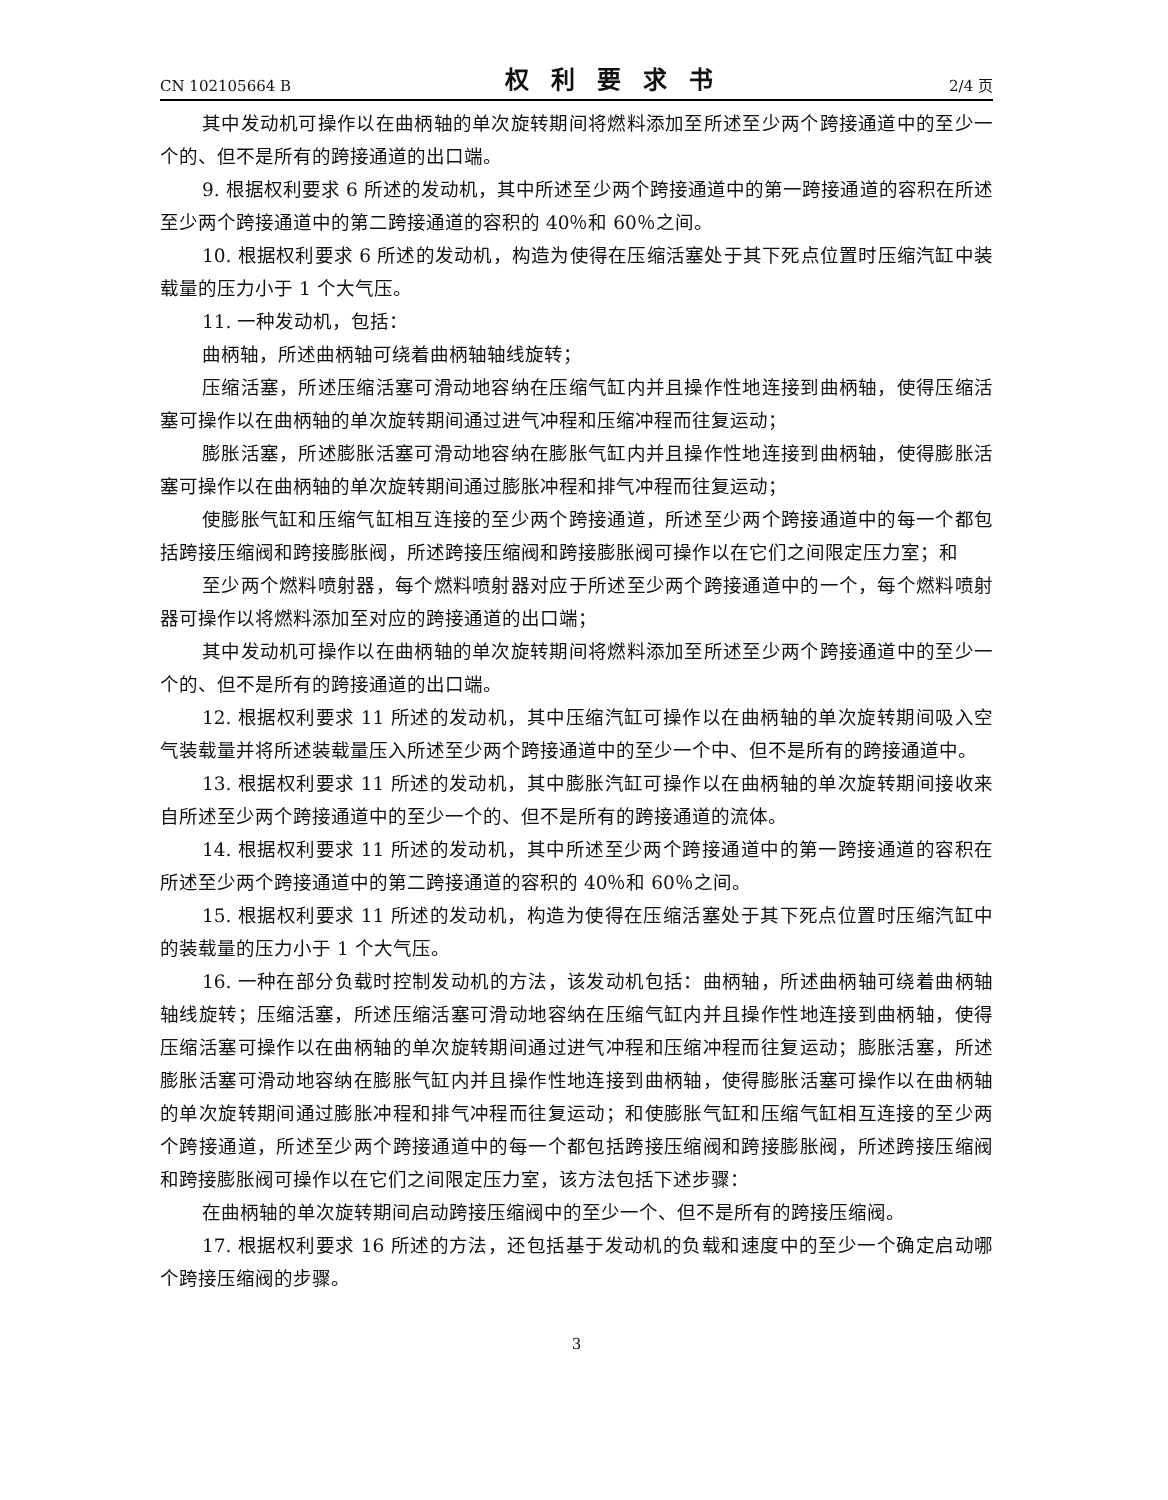CN 102105664 B 权利要求书 2/4 页
其中发动机可操作以在曲柄轴的单次旋转期间将燃料添加至所述至少两个跨接通道中的至少一个的、但不是所有的跨接通道的出口端。
9. 根据权利要求 6 所述的发动机，其中所述至少两个跨接通道中的第一跨接通道的容积在所述至少两个跨接通道中的第二跨接通道的容积的 40％和 60％之间。
10. 根据权利要求 6 所述的发动机，构造为使得在压缩活塞处于其下死点位置时压缩汽缸中装载量的压力小于 1 个大气压。
11. 一种发动机，包括：
曲柄轴，所述曲柄轴可绕着曲柄轴轴线旋转；
压缩活塞，所述压缩活塞可滑动地容纳在压缩气缸内并且操作性地连接到曲柄轴，使得压缩活塞可操作以在曲柄轴的单次旋转期间通过进气冲程和压缩冲程而往复运动；
膨胀活塞，所述膨胀活塞可滑动地容纳在膨胀气缸内并且操作性地连接到曲柄轴，使得膨胀活塞可操作以在曲柄轴的单次旋转期间通过膨胀冲程和排气冲程而往复运动；
使膨胀气缸和压缩气缸相互连接的至少两个跨接通道，所述至少两个跨接通道中的每一个都包括跨接压缩阀和跨接膨胀阀，所述跨接压缩阀和跨接膨胀阀可操作以在它们之间限定压力室；和
至少两个燃料喷射器，每个燃料喷射器对应于所述至少两个跨接通道中的一个，每个燃料喷射器可操作以将燃料添加至对应的跨接通道的出口端；
其中发动机可操作以在曲柄轴的单次旋转期间将燃料添加至所述至少两个跨接通道中的至少一个的、但不是所有的跨接通道的出口端。
12. 根据权利要求 11 所述的发动机，其中压缩汽缸可操作以在曲柄轴的单次旋转期间吸入空气装载量并将所述装载量压入所述至少两个跨接通道中的至少一个中、但不是所有的跨接通道中。
13. 根据权利要求 11 所述的发动机，其中膨胀汽缸可操作以在曲柄轴的单次旋转期间接收来自所述至少两个跨接通道中的至少一个的、但不是所有的跨接通道的流体。
14. 根据权利要求 11 所述的发动机，其中所述至少两个跨接通道中的第一跨接通道的容积在所述至少两个跨接通道中的第二跨接通道的容积的 40％和 60％之间。
15. 根据权利要求 11 所述的发动机，构造为使得在压缩活塞处于其下死点位置时压缩汽缸中的装载量的压力小于 1 个大气压。
16. 一种在部分负载时控制发动机的方法，该发动机包括：曲柄轴，所述曲柄轴可绕着曲柄轴轴线旋转；压缩活塞，所述压缩活塞可滑动地容纳在压缩气缸内并且操作性地连接到曲柄轴，使得压缩活塞可操作以在曲柄轴的单次旋转期间通过进气冲程和压缩冲程而往复运动；膨胀活塞，所述膨胀活塞可滑动地容纳在膨胀气缸内并且操作性地连接到曲柄轴，使得膨胀活塞可操作以在曲柄轴的单次旋转期间通过膨胀冲程和排气冲程而往复运动；和使膨胀气缸和压缩气缸相互连接的至少两个跨接通道，所述至少两个跨接通道中的每一个都包括跨接压缩阀和跨接膨胀阀，所述跨接压缩阀和跨接膨胀阀可操作以在它们之间限定压力室，该方法包括下述步骤：
在曲柄轴的单次旋转期间启动跨接压缩阀中的至少一个、但不是所有的跨接压缩阀。
17. 根据权利要求 16 所述的方法，还包括基于发动机的负载和速度中的至少一个确定启动哪个跨接压缩阀的步骤。
3